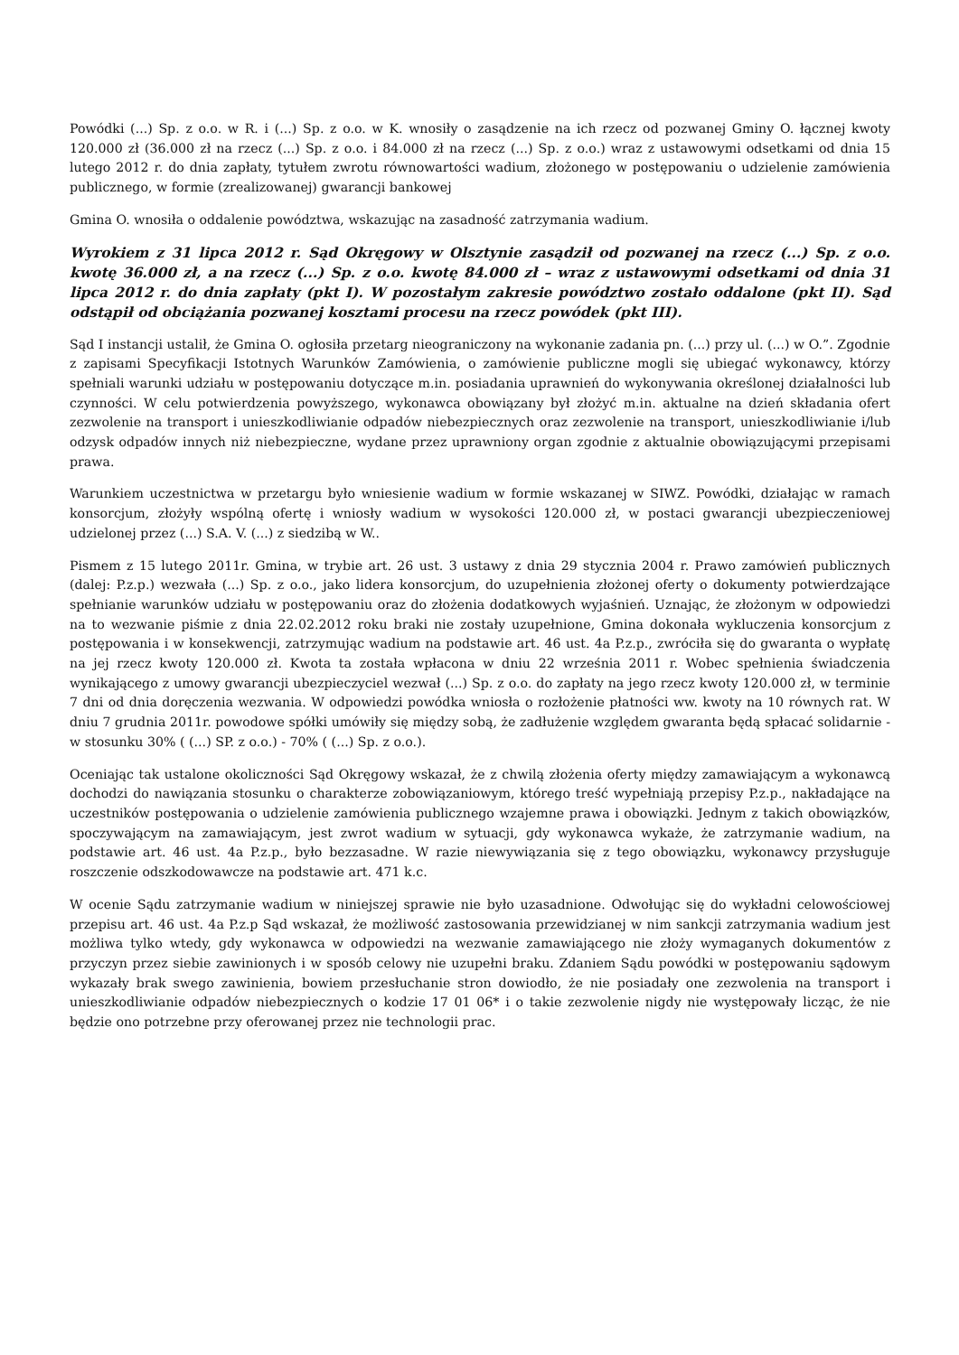Powódki (...) Sp. z o.o. w R. i (...) Sp. z o.o. w K. wnosiły o zasądzenie na ich rzecz od pozwanej Gminy O. łącznej kwoty 120.000 zł (36.000 zł na rzecz (...) Sp. z o.o. i 84.000 zł na rzecz (...) Sp. z o.o.) wraz z ustawowymi odsetkami od dnia 15 lutego 2012 r. do dnia zapłaty, tytułem zwrotu równowartości wadium, złożonego w postępowaniu o udzielenie zamówienia publicznego, w formie (zrealizowanej) gwarancji bankowej
Gmina O. wnosiła o oddalenie powództwa, wskazując na zasadność zatrzymania wadium.
Wyrokiem z 31 lipca 2012 r. Sąd Okręgowy w Olsztynie zasądził od pozwanej na rzecz (...) Sp. z o.o. kwotę 36.000 zł, a na rzecz (...) Sp. z o.o. kwotę 84.000 zł – wraz z ustawowymi odsetkami od dnia 31 lipca 2012 r. do dnia zapłaty (pkt I). W pozostałym zakresie powództwo zostało oddalone (pkt II). Sąd odstąpił od obciążania pozwanej kosztami procesu na rzecz powódek (pkt III).
Sąd I instancji ustalił, że Gmina O. ogłosiła przetarg nieograniczony na wykonanie zadania pn. (...) przy ul. (...) w O.”. Zgodnie z zapisami Specyfikacji Istotnych Warunków Zamówienia, o zamówienie publiczne mogli się ubiegać wykonawcy, którzy spełniali warunki udziału w postępowaniu dotyczące m.in. posiadania uprawnień do wykonywania określonej działalności lub czynności. W celu potwierdzenia powyższego, wykonawca obowiązany był złożyć m.in. aktualne na dzień składania ofert zezwolenie na transport i unieszkodliwianie odpadów niebezpiecznych oraz zezwolenie na transport, unieszkodliwianie i/lub odzysk odpadów innych niż niebezpieczne, wydane przez uprawniony organ zgodnie z aktualnie obowiązującymi przepisami prawa.
Warunkiem uczestnictwa w przetargu było wniesienie wadium w formie wskazanej w SIWZ. Powódki, działając w ramach konsorcjum, złożyły wspólną ofertę i wniosły wadium w wysokości 120.000 zł, w postaci gwarancji ubezpieczeniowej udzielonej przez (...) S.A. V. (...) z siedzibą w W..
Pismem z 15 lutego 2011r. Gmina, w trybie art. 26 ust. 3 ustawy z dnia 29 stycznia 2004 r. Prawo zamówień publicznych (dalej: P.z.p.) wezwała (...) Sp. z o.o., jako lidera konsorcjum, do uzupełnienia złożonej oferty o dokumenty potwierdzające spełnianie warunków udziału w postępowaniu oraz do złożenia dodatkowych wyjaśnień. Uznając, że złożonym w odpowiedzi na to wezwanie piśmie z dnia 22.02.2012 roku braki nie zostały uzupełnione, Gmina dokonała wykluczenia konsorcjum z postępowania i w konsekwencji, zatrzymując wadium na podstawie art. 46 ust. 4a P.z.p., zwróciła się do gwaranta o wypłatę na jej rzecz kwoty 120.000 zł. Kwota ta została wpłacona w dniu 22 września 2011 r. Wobec spełnienia świadczenia wynikającego z umowy gwarancji ubezpieczyciel wezwał (...) Sp. z o.o. do zapłaty na jego rzecz kwoty 120.000 zł, w terminie 7 dni od dnia doręczenia wezwania. W odpowiedzi powódka wniosła o rozłożenie płatności ww. kwoty na 10 równych rat. W dniu 7 grudnia 2011r. powodowe spółki umówiły się między sobą, że zadłużenie względem gwaranta będą spłacać solidarnie - w stosunku 30% ( (...) SP. z o.o.) - 70% ( (...) Sp. z o.o.).
Oceniając tak ustalone okoliczności Sąd Okręgowy wskazał, że z chwilą złożenia oferty między zamawiającym a wykonawcą dochodzi do nawiązania stosunku o charakterze zobowiązaniowym, którego treść wypełniają przepisy P.z.p., nakładające na uczestników postępowania o udzielenie zamówienia publicznego wzajemne prawa i obowiązki. Jednym z takich obowiązków, spoczywającym na zamawiającym, jest zwrot wadium w sytuacji, gdy wykonawca wykaże, że zatrzymanie wadium, na podstawie art. 46 ust. 4a P.z.p., było bezzasadne. W razie niewywiązania się z tego obowiązku, wykonawcy przysługuje roszczenie odszkodowawcze na podstawie art. 471 k.c.
W ocenie Sądu zatrzymanie wadium w niniejszej sprawie nie było uzasadnione. Odwołując się do wykładni celowościowej przepisu art. 46 ust. 4a P.z.p Sąd wskazał, że możliwość zastosowania przewidzianej w nim sankcji zatrzymania wadium jest możliwa tylko wtedy, gdy wykonawca w odpowiedzi na wezwanie zamawiającego nie złoży wymaganych dokumentów z przyczyn przez siebie zawinionych i w sposób celowy nie uzupełni braku. Zdaniem Sądu powódki w postępowaniu sądowym wykazały brak swego zawinienia, bowiem przesłuchanie stron dowiodło, że nie posiadały one zezwolenia na transport i unieszkodliwianie odpadów niebezpiecznych o kodzie 17 01 06* i o takie zezwolenie nigdy nie występowały licząc, że nie będzie ono potrzebne przy oferowanej przez nie technologii prac.